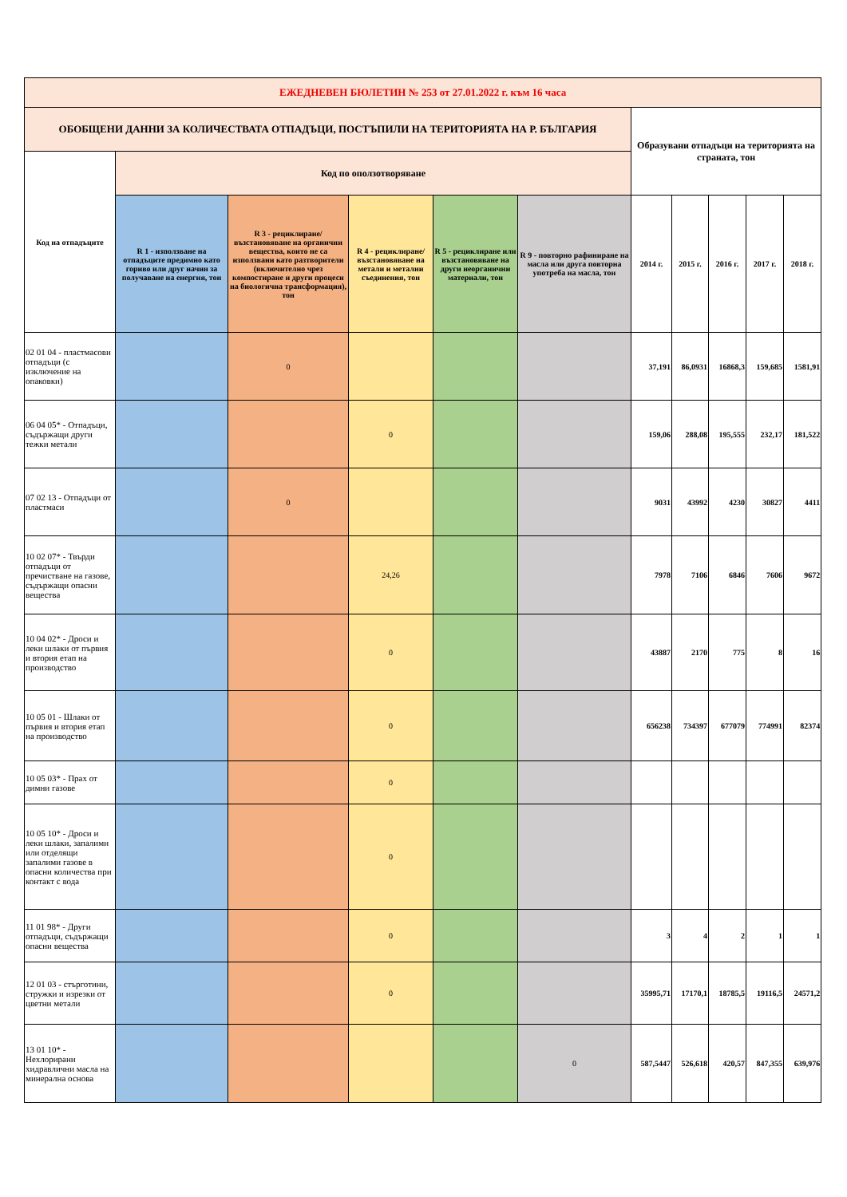| ЕЖЕДНЕВЕН БЮЛЕТИН № 253 от 27.01.2022 г. към 16 часа | | | | | | | | | | |
| --- | --- | --- | --- | --- | --- | --- | --- | --- | --- | --- |
| ОБОБЩЕНИ ДАННИ ЗА КОЛИЧЕСТВАТА ОТПАДЪЦИ, ПОСТЪПИЛИ НА ТЕРИТОРИЯТА НА Р. БЪЛГАРИЯ | | | | | | Образувани отпадъци на територията на страната, тон | | | | |
| Код на отпадъците | Код по оползотворяване | | | | | | | | | |
| | R 1 - използване на отпадъците предимно като гориво или друг начин за получаване на енергия, тон | R 3 - рециклиране/възстановяване на органични вещества, които не са използвани като разтворители (включително чрез компостиране и други процеси на биологична трансформация), тон | R 4 - рециклиране/възстановяване на метали и метални съединения, тон | R 5 - рециклиране или възстановяване на други неорганични материали, тон | R 9 - повторно рафиниране на масла или друга повторна употреба на масла, тон | 2014 г. | 2015 г. | 2016 г. | 2017 г. | 2018 г. |
| 02 01 04 - пластмасови отпадъци (с изключение на опаковки) | | 0 | | | | 37,191 | 86,0931 | 16868,3 | 159,685 | 1581,91 |
| 06 04 05* - Отпадъци, съдържащи други тежки метали | | | 0 | | | 159,06 | 288,08 | 195,555 | 232,17 | 181,522 |
| 07 02 13 - Отпадъци от пластмаси | | 0 | | | | 9031 | 43992 | 4230 | 30827 | 4411 |
| 10 02 07* - Твърди отпадъци от пречистване на газове, съдържащи опасни вещества | | | 24,26 | | | 7978 | 7106 | 6846 | 7606 | 9672 |
| 10 04 02* - Дроси и леки шлаки от първия и втория етап на производство | | | 0 | | | 43887 | 2170 | 775 | 8 | 16 |
| 10 05 01 - Шлаки от първия и втория етап на производство | | | 0 | | | 656238 | 734397 | 677079 | 774991 | 82374 |
| 10 05 03* - Прах от димни газове | | | 0 | | | | | | | |
| 10 05 10* - Дроси и леки шлаки, запалими или отделящи запалими газове в опасни количества при контакт с вода | | | 0 | | | | | | | |
| 11 01 98* - Други отпадъци, съдържащи опасни вещества | | | 0 | | | 3 | 4 | 2 | 1 | 1 |
| 12 01 03 - стърготини, стружки и изрезки от цветни метали | | | 0 | | | 35995,71 | 17170,1 | 18785,5 | 19116,5 | 24571,2 |
| 13 01 10* - Нехлорирани хидравлични масла на минерална основа | | | | | 0 | 587,5447 | 526,618 | 420,57 | 847,355 | 639,976 |